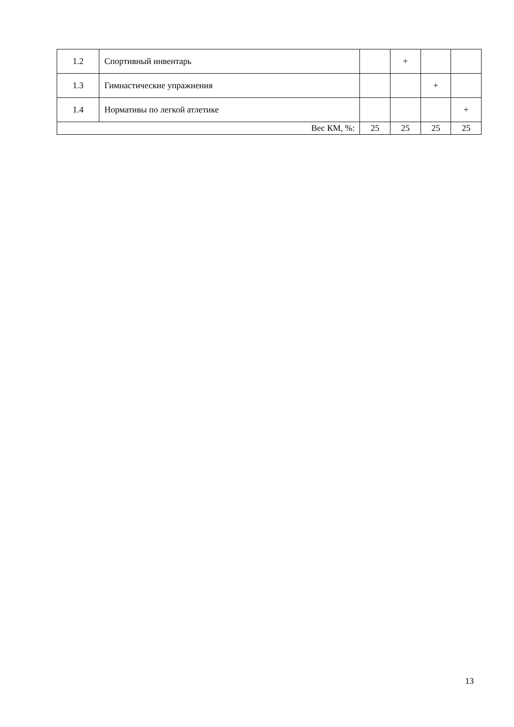| 1.2 | Спортивный инвентарь | | + | | |
| 1.3 | Гимнастические упражнения | | | + | |
| 1.4 | Нормативы по легкой атлетике | | | | + |
| Вес КМ, %: | | 25 | 25 | 25 | 25 |
13